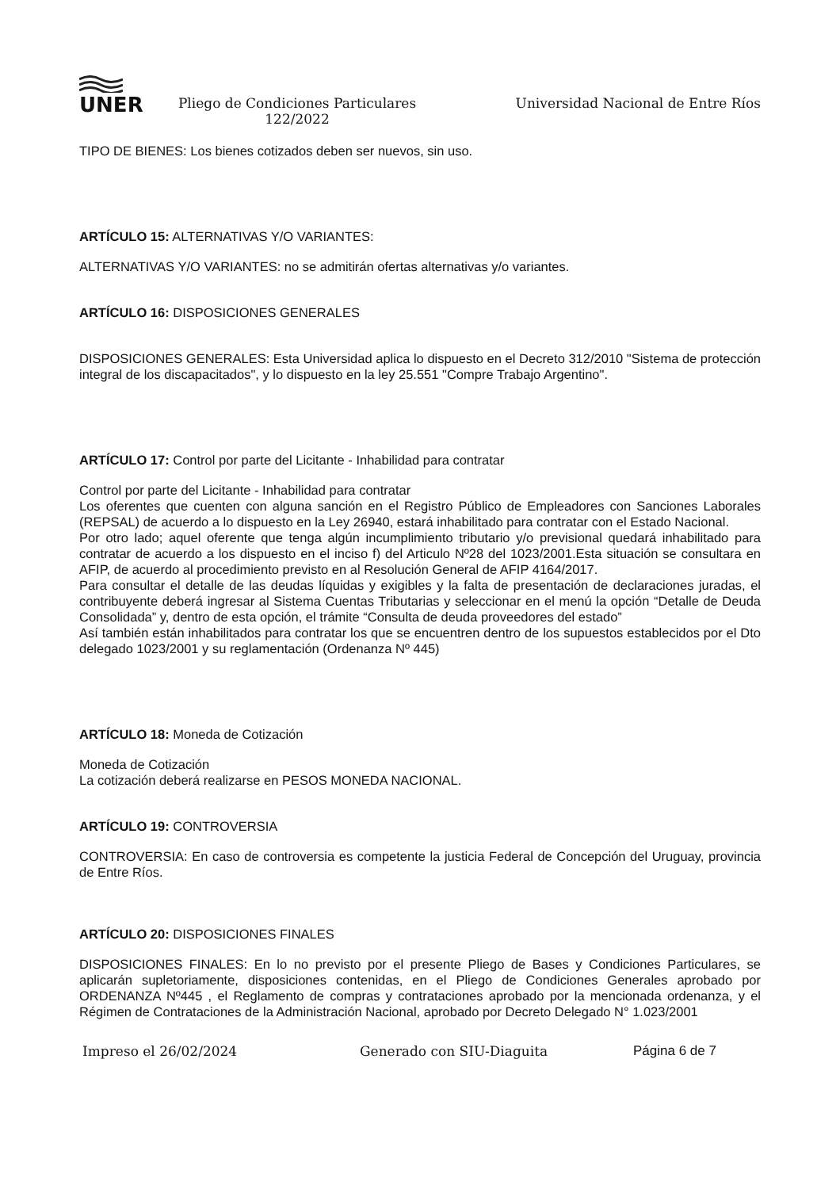UNER
Pliego de Condiciones Particulares
122/2022
Universidad Nacional de Entre Ríos
TIPO DE BIENES: Los bienes cotizados deben ser nuevos, sin uso.
ARTÍCULO 15: ALTERNATIVAS Y/O VARIANTES:
ALTERNATIVAS Y/O VARIANTES: no se admitirán ofertas alternativas y/o variantes.
ARTÍCULO 16: DISPOSICIONES GENERALES
DISPOSICIONES GENERALES: Esta Universidad aplica lo dispuesto en el Decreto 312/2010 "Sistema de protección integral de los discapacitados", y lo dispuesto en la ley 25.551 "Compre Trabajo Argentino".
ARTÍCULO 17: Control por parte del Licitante - Inhabilidad para contratar
Control por parte del Licitante - Inhabilidad para contratar
Los oferentes que cuenten con alguna sanción en el Registro Público de Empleadores con Sanciones Laborales (REPSAL) de acuerdo a lo dispuesto en la Ley 26940, estará inhabilitado para contratar con el Estado Nacional.
Por otro lado; aquel oferente que tenga algún incumplimiento tributario y/o previsional quedará inhabilitado para contratar de acuerdo a los dispuesto en el inciso f) del Articulo Nº28 del 1023/2001.Esta situación se consultara en AFIP, de acuerdo al procedimiento previsto en al Resolución General de AFIP 4164/2017.
Para consultar el detalle de las deudas líquidas y exigibles y la falta de presentación de declaraciones juradas, el contribuyente deberá ingresar al Sistema Cuentas Tributarias y seleccionar en el menú la opción “Detalle de Deuda Consolidada” y, dentro de esta opción, el trámite “Consulta de deuda proveedores del estado”
Así también están inhabilitados para contratar los que se encuentren dentro de los supuestos establecidos por el Dto delegado 1023/2001 y su reglamentación (Ordenanza Nº 445)
ARTÍCULO 18: Moneda de Cotización
Moneda de Cotización
La cotización deberá realizarse en PESOS MONEDA NACIONAL.
ARTÍCULO 19: CONTROVERSIA
CONTROVERSIA: En caso de controversia es competente la justicia Federal de Concepción del Uruguay, provincia de Entre Ríos.
ARTÍCULO 20: DISPOSICIONES FINALES
DISPOSICIONES FINALES: En lo no previsto por el presente Pliego de Bases y Condiciones Particulares, se aplicarán supletoriamente, disposiciones contenidas, en el Pliego de Condiciones Generales aprobado por ORDENANZA Nº445 , el Reglamento de compras y contrataciones aprobado por la mencionada ordenanza, y el Régimen de Contrataciones de la Administración Nacional, aprobado por Decreto Delegado N° 1.023/2001
Impreso el 26/02/2024 Generado con SIU-Diaguita Página 6 de 7